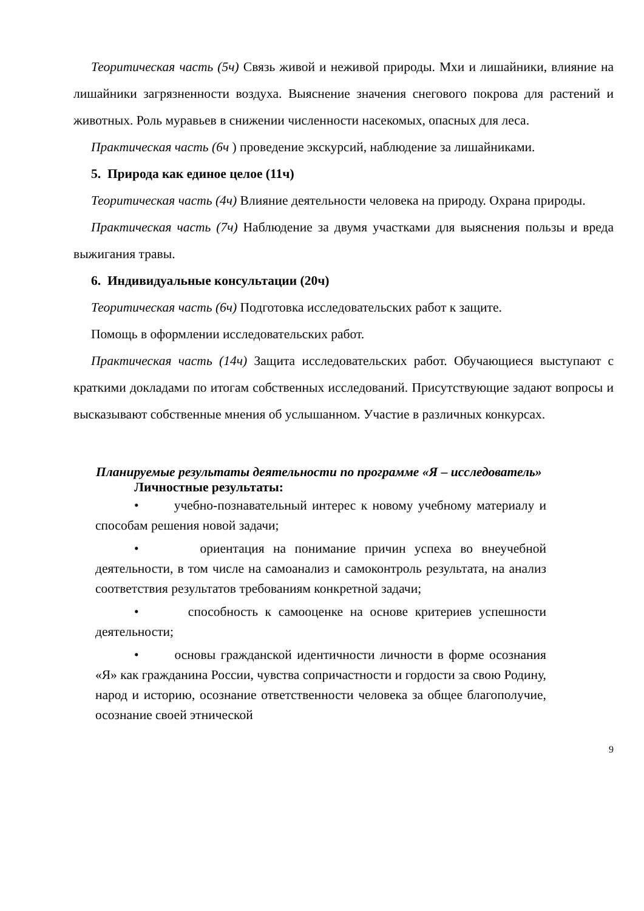Теоритическая часть (5ч) Связь живой и неживой природы. Мхи и лишайники, влияние на лишайники загрязненности воздуха. Выяснение значения снегового покрова для растений и животных. Роль муравьев в снижении численности насекомых, опасных для леса.
Практическая часть (6ч ) проведение экскурсий, наблюдение за лишайниками.
5. Природа как единое целое (11ч)
Теоритическая часть (4ч) Влияние деятельности человека на природу. Охрана природы.
Практическая часть (7ч) Наблюдение за двумя участками для выяснения пользы и вреда выжигания травы.
6. Индивидуальные консультации (20ч)
Теоритическая часть (6ч) Подготовка исследовательских работ к защите.
Помощь в оформлении исследовательских работ.
Практическая часть (14ч) Защита исследовательских работ. Обучающиеся выступают с краткими докладами по итогам собственных исследований. Присутствующие задают вопросы и высказывают собственные мнения об услышанном. Участие в различных конкурсах.
Планируемые результаты деятельности по программе «Я – исследователь»
Личностные результаты:
• учебно-познавательный интерес к новому учебному материалу и способам решения новой задачи;
• ориентация на понимание причин успеха во внеучебной деятельности, в том числе на самоанализ и самоконтроль результата, на анализ соответствия результатов требованиям конкретной задачи;
• способность к самооценке на основе критериев успешности деятельности;
• основы гражданской идентичности личности в форме осознания «Я» как гражданина России, чувства сопричастности и гордости за свою Родину, народ и историю, осознание ответственности человека за общее благополучие, осознание своей этнической
9